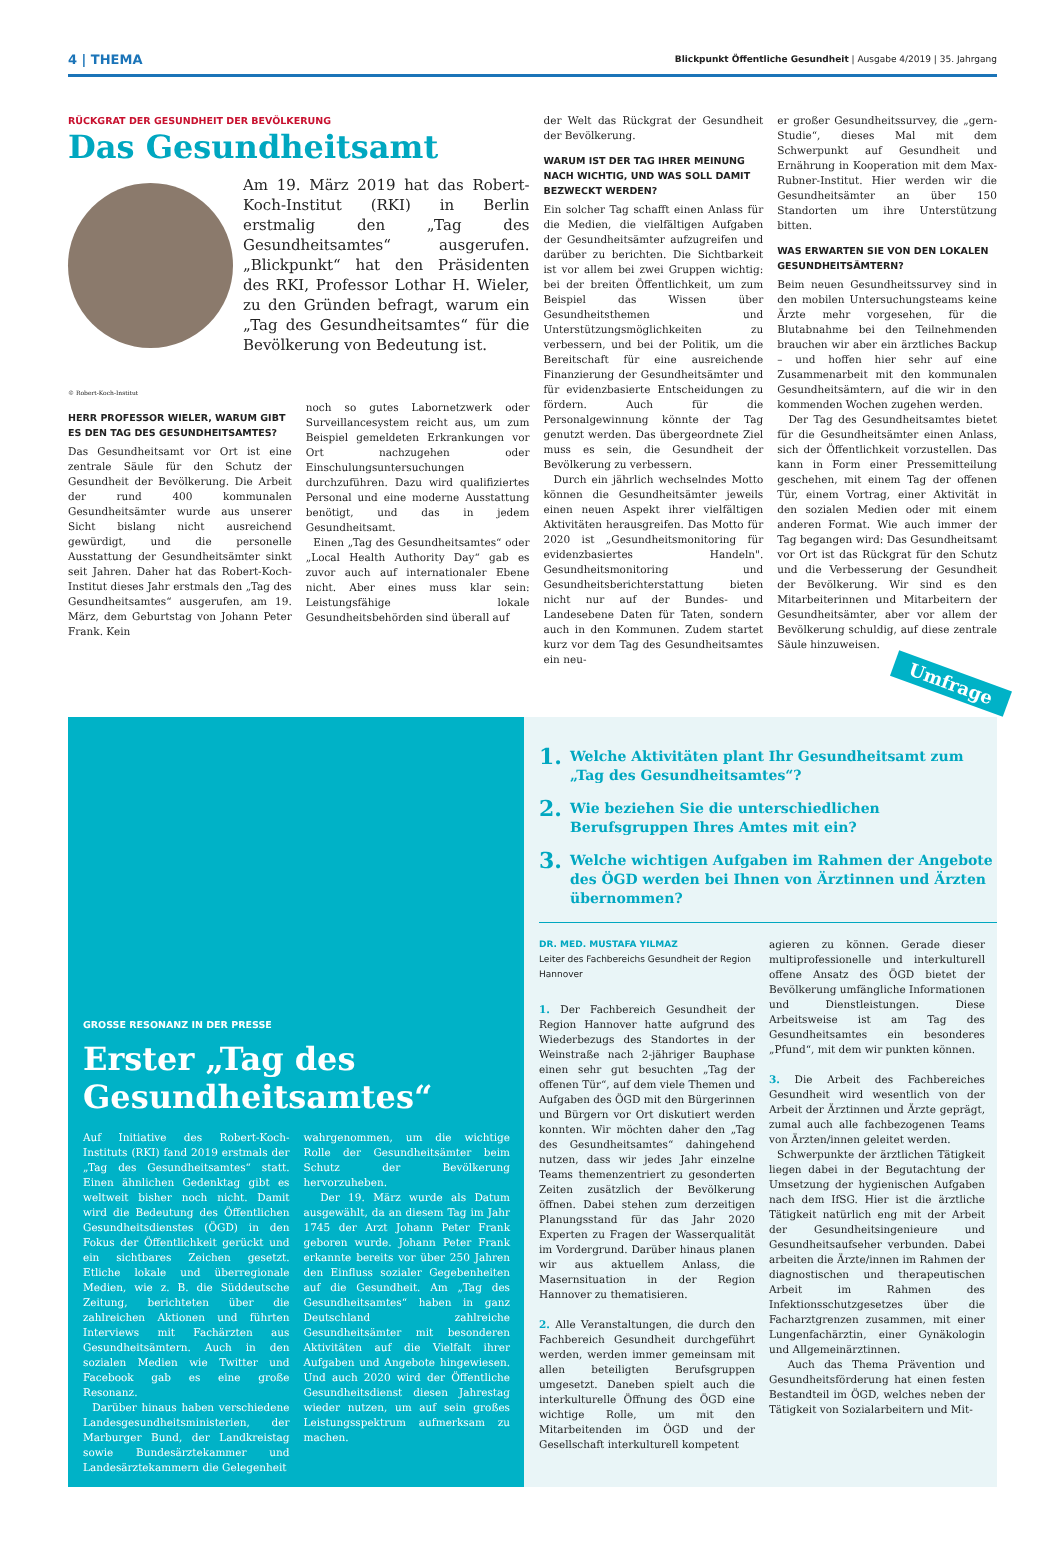4 | THEMA Blickpunkt Öffentliche Gesundheit | Ausgabe 4/2019 | 35. Jahrgang
RÜCKGRAT DER GESUNDHEIT DER BEVÖLKERUNG
Das Gesundheitsamt
Am 19. März 2019 hat das Robert-Koch-Institut (RKI) in Berlin erstmalig den „Tag des Gesundheitsamtes“ ausgerufen. „Blickpunkt“ hat den Präsidenten des RKI, Professor Lothar H. Wieler, zu den Gründen befragt, warum ein „Tag des Gesundheitsamtes“ für die Bevölkerung von Bedeutung ist.
© Robert-Koch-Institut
HERR PROFESSOR WIELER, WARUM GIBT ES DEN TAG DES GESUNDHEITSAMTES?
Das Gesundheitsamt vor Ort ist eine zentrale Säule für den Schutz der Gesundheit der Bevölkerung. Die Arbeit der rund 400 kommunalen Gesundheitsämter wurde aus unserer Sicht bislang nicht ausreichend gewürdigt, und die personelle Ausstattung der Gesundheitsämter sinkt seit Jahren. Daher hat das Robert-Koch-Institut dieses Jahr erstmals den „Tag des Gesundheitsamtes“ ausgerufen, am 19. März, dem Geburtstag von Johann Peter Frank. Kein
noch so gutes Labornetzwerk oder Surveillancesystem reicht aus, um zum Beispiel gemeldeten Erkrankungen vor Ort nachzugehen oder Einschulungsuntersuchungen durchzuführen. Dazu wird qualifiziertes Personal und eine moderne Ausstattung benötigt, und das in jedem Gesundheitsamt.
Einen „Tag des Gesundheitsamtes“ oder „Local Health Authority Day“ gab es zuvor auch auf internationaler Ebene nicht. Aber eines muss klar sein: Leistungsfähige lokale Gesundheitsbehörden sind überall auf
der Welt das Rückgrat der Gesundheit der Bevölkerung.
WARUM IST DER TAG IHRER MEINUNG NACH WICHTIG, UND WAS SOLL DAMIT BEZWECKT WERDEN?
Ein solcher Tag schafft einen Anlass für die Medien, die vielfältigen Aufgaben der Gesundheitsämter aufzugreifen und darüber zu berichten. Die Sichtbarkeit ist vor allem bei zwei Gruppen wichtig: bei der breiten Öffentlichkeit, um zum Beispiel das Wissen über Gesundheitsthemen und Unterstützungsmöglichkeiten zu verbessern, und bei der Politik, um die Bereitschaft für eine ausreichende Finanzierung der Gesundheitsämter und für evidenzbasierte Entscheidungen zu fördern. Auch für die Personalgewinnung könnte der Tag genutzt werden. Das übergeordnete Ziel muss es sein, die Gesundheit der Bevölkerung zu verbessern.
Durch ein jährlich wechselndes Motto können die Gesundheitsämter jeweils einen neuen Aspekt ihrer vielfältigen Aktivitäten herausgreifen. Das Motto für 2020 ist „Gesundheitsmonitoring für evidenzbasiertes Handeln". Gesundheitsmonitoring und Gesundheitsberichterstattung bieten nicht nur auf der Bundes- und Landesebene Daten für Taten, sondern auch in den Kommunen. Zudem startet kurz vor dem Tag des Gesundheitsamtes ein neu-
er großer Gesundheitssurvey, die „gern-Studie“, dieses Mal mit dem Schwerpunkt auf Gesundheit und Ernährung in Kooperation mit dem Max-Rubner-Institut. Hier werden wir die Gesundheitsämter an über 150 Standorten um ihre Unterstützung bitten.
WAS ERWARTEN SIE VON DEN LOKALEN GESUNDHEITSÄMTERN?
Beim neuen Gesundheitssurvey sind in den mobilen Untersuchungsteams keine Ärzte mehr vorgesehen, für die Blutabnahme bei den Teilnehmenden brauchen wir aber ein ärztliches Backup – und hoffen hier sehr auf eine Zusammenarbeit mit den kommunalen Gesundheitsämtern, auf die wir in den kommenden Wochen zugehen werden.
Der Tag des Gesundheitsamtes bietet für die Gesundheitsämter einen Anlass, sich der Öffentlichkeit vorzustellen. Das kann in Form einer Pressemitteilung geschehen, mit einem Tag der offenen Tür, einem Vortrag, einer Aktivität in den sozialen Medien oder mit einem anderen Format. Wie auch immer der Tag begangen wird: Das Gesundheitsamt vor Ort ist das Rückgrat für den Schutz und die Verbesserung der Gesundheit der Bevölkerung. Wir sind es den Mitarbeiterinnen und Mitarbeitern der Gesundheitsämter, aber vor allem der Bevölkerung schuldig, auf diese zentrale Säule hinzuweisen.
Umfrage
GROSSE RESONANZ IN DER PRESSE
Erster „Tag des Gesundheitsamtes“
Auf Initiative des Robert-Koch-Instituts (RKI) fand 2019 erstmals der „Tag des Gesundheitsamtes“ statt. Einen ähnlichen Gedenktag gibt es weltweit bisher noch nicht. Damit wird die Bedeutung des Öffentlichen Gesundheitsdienstes (ÖGD) in den Fokus der Öffentlichkeit gerückt und ein sichtbares Zeichen gesetzt. Etliche lokale und überregionale Medien, wie z. B. die Süddeutsche Zeitung, berichteten über die zahlreichen Aktionen und führten Interviews mit Fachärzten aus Gesundheitsämtern. Auch in den sozialen Medien wie Twitter und Facebook gab es eine große Resonanz.
Darüber hinaus haben verschiedene Landesgesundheitsministerien, der Marburger Bund, der Landkreistag sowie Bundesärztekammer und Landesärztekammern die Gelegenheit
wahrgenommen, um die wichtige Rolle der Gesundheitsämter beim Schutz der Bevölkerung hervorzuheben.
Der 19. März wurde als Datum ausgewählt, da an diesem Tag im Jahr 1745 der Arzt Johann Peter Frank geboren wurde. Johann Peter Frank erkannte bereits vor über 250 Jahren den Einfluss sozialer Gegebenheiten auf die Gesundheit. Am „Tag des Gesundheitsamtes“ haben in ganz Deutschland zahlreiche Gesundheitsämter mit besonderen Aktivitäten auf die Vielfalt ihrer Aufgaben und Angebote hingewiesen. Und auch 2020 wird der Öffentliche Gesundheitsdienst diesen Jahrestag wieder nutzen, um auf sein großes Leistungsspektrum aufmerksam zu machen.
1. Welche Aktivitäten plant Ihr Gesundheitsamt zum „Tag des Gesundheitsamtes“?
2. Wie beziehen Sie die unterschiedlichen Berufsgruppen Ihres Amtes mit ein?
3. Welche wichtigen Aufgaben im Rahmen der Angebote des ÖGD werden bei Ihnen von Ärztinnen und Ärzten übernommen?
DR. MED. MUSTAFA YILMAZ
Leiter des Fachbereichs Gesundheit der Region Hannover
1. Der Fachbereich Gesundheit der Region Hannover hatte aufgrund des Wiederbezugs des Standortes in der Weinstraße nach 2-jähriger Bauphase einen sehr gut besuchten „Tag der offenen Tür“, auf dem viele Themen und Aufgaben des ÖGD mit den Bürgerinnen und Bürgern vor Ort diskutiert werden konnten. Wir möchten daher den „Tag des Gesundheitsamtes“ dahingehend nutzen, dass wir jedes Jahr einzelne Teams themenzentriert zu gesonderten Zeiten zusätzlich der Bevölkerung öffnen. Dabei stehen zum derzeitigen Planungsstand für das Jahr 2020 Experten zu Fragen der Wasserqualität im Vordergrund. Darüber hinaus planen wir aus aktuellem Anlass, die Masernsituation in der Region Hannover zu thematisieren.
2. Alle Veranstaltungen, die durch den Fachbereich Gesundheit durchgeführt werden, werden immer gemeinsam mit allen beteiligten Berufsgruppen umgesetzt. Daneben spielt auch die interkulturelle Öffnung des ÖGD eine wichtige Rolle, um mit den Mitarbeitenden im ÖGD und der Gesellschaft interkulturell kompetent
agieren zu können. Gerade dieser multiprofessionelle und interkulturell offene Ansatz des ÖGD bietet der Bevölkerung umfängliche Informationen und Dienstleistungen. Diese Arbeitsweise ist am Tag des Gesundheitsamtes ein besonderes „Pfund“, mit dem wir punkten können.
3. Die Arbeit des Fachbereiches Gesundheit wird wesentlich von der Arbeit der Ärztinnen und Ärzte geprägt, zumal auch alle fachbezogenen Teams von Ärzten/innen geleitet werden.
Schwerpunkte der ärztlichen Tätigkeit liegen dabei in der Begutachtung der Umsetzung der hygienischen Aufgaben nach dem IfSG. Hier ist die ärztliche Tätigkeit natürlich eng mit der Arbeit der Gesundheitsingenieure und Gesundheitsaufseher verbunden. Dabei arbeiten die Ärzte/innen im Rahmen der diagnostischen und therapeutischen Arbeit im Rahmen des Infektionsschutzgesetzes über die Facharztgrenzen zusammen, mit einer Lungenfachärztin, einer Gynäkologin und Allgemeinärztinnen.
Auch das Thema Prävention und Gesundheitsförderung hat einen festen Bestandteil im ÖGD, welches neben der Tätigkeit von Sozialarbeitern und Mit-